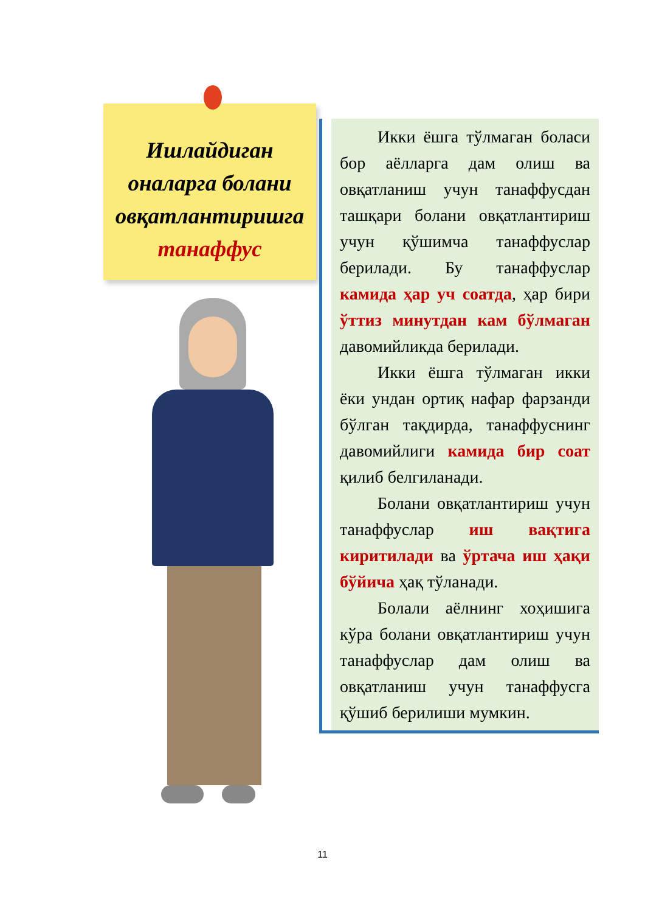Ишлайдиган
оналарга болани
овқатлантиришга
танаффус
Икки ёшга тўлмаган боласи бор аёлларга дам олиш ва овқатланиш учун танаффусдан ташқари болани овқатлантириш учун қўшимча танаффуслар берилади. Бу танаффуслар камида ҳар уч соатда, ҳар бири ўттиз минутдан кам бўлмаган давомийликда берилади.
Икки ёшга тўлмаган икки ёки ундан ортиқ нафар фарзанди бўлган тақдирда, танаффуснинг давомийлиги камида бир соат қилиб белгиланади.
Болани овқатлантириш учун танаффуслар иш вақтига киритилади ва ўртача иш ҳақи бўйича ҳақ тўланади.
Болали аёлнинг хоҳишига кўра болани овқатлантириш учун танаффуслар дам олиш ва овқатланиш учун танаффусга қўшиб берилиши мумкин.
11